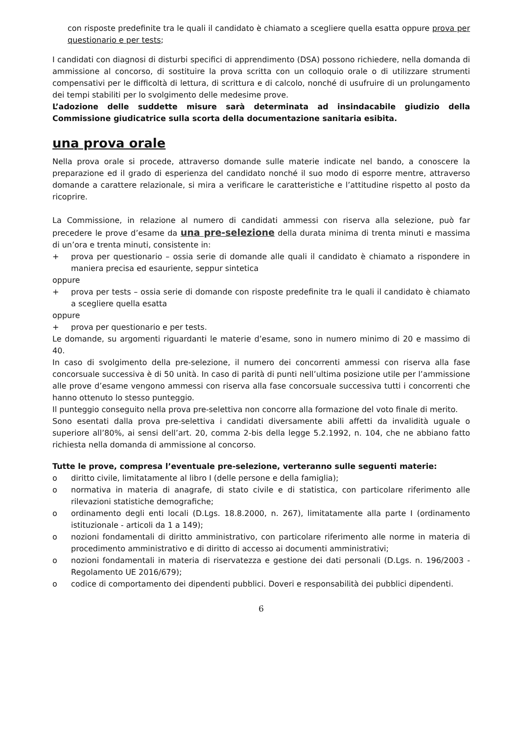con risposte predefinite tra le quali il candidato è chiamato a scegliere quella esatta oppure prova per questionario e per tests;
I candidati con diagnosi di disturbi specifici di apprendimento (DSA) possono richiedere, nella domanda di ammissione al concorso, di sostituire la prova scritta con un colloquio orale o di utilizzare strumenti compensativi per le difficoltà di lettura, di scrittura e di calcolo, nonché di usufruire di un prolungamento dei tempi stabiliti per lo svolgimento delle medesime prove.
L’adozione delle suddette misure sarà determinata ad insindacabile giudizio della Commissione giudicatrice sulla scorta della documentazione sanitaria esibita.
una prova orale
Nella prova orale si procede, attraverso domande sulle materie indicate nel bando, a conoscere la preparazione ed il grado di esperienza del candidato nonché il suo modo di esporre mentre, attraverso domande a carattere relazionale, si mira a verificare le caratteristiche e l’attitudine rispetto al posto da ricoprire.
La Commissione, in relazione al numero di candidati ammessi con riserva alla selezione, può far precedere le prove d’esame da una pre-selezione della durata minima di trenta minuti e massima di un’ora e trenta minuti, consistente in:
+ prova per questionario – ossia serie di domande alle quali il candidato è chiamato a rispondere in maniera precisa ed esauriente, seppur sintetica
oppure
+ prova per tests – ossia serie di domande con risposte predefinite tra le quali il candidato è chiamato a scegliere quella esatta
oppure
+ prova per questionario e per tests.
Le domande, su argomenti riguardanti le materie d’esame, sono in numero minimo di 20 e massimo di 40.
In caso di svolgimento della pre-selezione, il numero dei concorrenti ammessi con riserva alla fase concorsuale successiva è di 50 unità. In caso di parità di punti nell’ultima posizione utile per l’ammissione alle prove d’esame vengono ammessi con riserva alla fase concorsuale successiva tutti i concorrenti che hanno ottenuto lo stesso punteggio.
Il punteggio conseguito nella prova pre-selettiva non concorre alla formazione del voto finale di merito.
Sono esentati dalla prova pre-selettiva i candidati diversamente abili affetti da invalidità uguale o superiore all’80%, ai sensi dell’art. 20, comma 2-bis della legge 5.2.1992, n. 104, che ne abbiano fatto richiesta nella domanda di ammissione al concorso.
Tutte le prove, compresa l’eventuale pre-selezione, verteranno sulle seguenti materie:
o diritto civile, limitatamente al libro I (delle persone e della famiglia);
o normativa in materia di anagrafe, di stato civile e di statistica, con particolare riferimento alle rilevazioni statistiche demografiche;
o ordinamento degli enti locali (D.Lgs. 18.8.2000, n. 267), limitatamente alla parte I (ordinamento istituzionale - articoli da 1 a 149);
o nozioni fondamentali di diritto amministrativo, con particolare riferimento alle norme in materia di procedimento amministrativo e di diritto di accesso ai documenti amministrativi;
o nozioni fondamentali in materia di riservatezza e gestione dei dati personali (D.Lgs. n. 196/2003 - Regolamento UE 2016/679);
o codice di comportamento dei dipendenti pubblici. Doveri e responsabilità dei pubblici dipendenti.
6